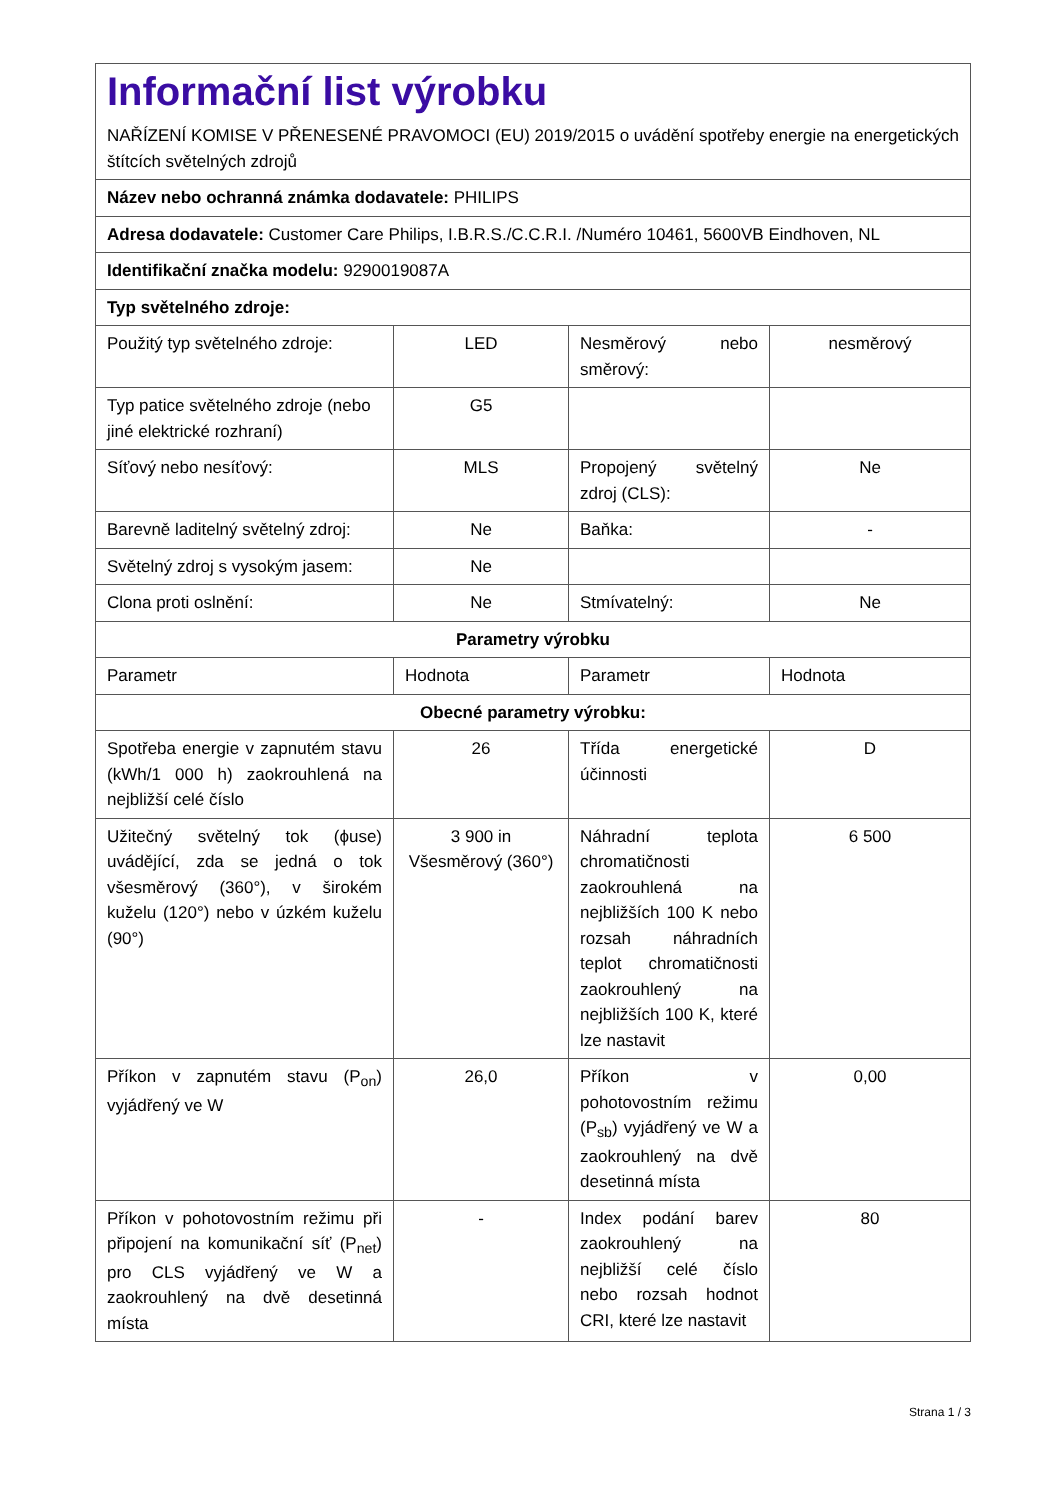| Informační list výrobku NAŘÍZENÍ KOMISE V PŘENESENÉ PRAVOMOCI (EU) 2019/2015 o uvádění spotřeby energie na energetických štítcích světelných zdrojů | | | |
| Název nebo ochranná známka dodavatele: PHILIPS | | | |
| Adresa dodavatele: Customer Care Philips, I.B.R.S./C.C.R.I. /Numéro 10461, 5600VB Eindhoven, NL | | | |
| Identifikační značka modelu: 9290019087A | | | |
| Typ světelného zdroje: | | | |
| Použitý typ světelného zdroje: | LED | Nesměrový nebo směrový: | nesměrový |
| Typ patice světelného zdroje (nebo jiné elektrické rozhraní) | G5 | | |
| Síťový nebo nesíťový: | MLS | Propojený světelný zdroj (CLS): | Ne |
| Barevně laditelný světelný zdroj: | Ne | Baňka: | - |
| Světelný zdroj s vysokým jasem: | Ne | | |
| Clona proti oslnění: | Ne | Stmívatelný: | Ne |
| Parametry výrobku | | | |
| Parametr | Hodnota | Parametr | Hodnota |
| Obecné parametry výrobku: | | | |
| Spotřeba energie v zapnutém stavu (kWh/1 000 h) zaokrouhlená na nejbližší celé číslo | 26 | Třída energetické účinnosti | D |
| Užitečný světelný tok (ϕuse) uvádějící, zda se jedná o tok všesměrový (360°), v širokém kuželu (120°) nebo v úzkém kuželu (90°) | 3 900 in Všesměrový (360°) | Náhradní teplota chromatičnosti zaokrouhlená na nejbližších 100 K nebo rozsah náhradních teplot chromatičnosti zaokrouhlený na nejbližších 100 K, které lze nastavit | 6 500 |
| Příkon v zapnutém stavu (P<sub>on</sub>) vyjádřený ve W | 26,0 | Příkon v pohotovostním režimu (P<sub>sb</sub>) vyjádřený ve W a zaokrouhlený na dvě desetinná místa | 0,00 |
| Příkon v pohotovostním režimu při připojení na komunikační síť (P<sub>net</sub>) pro CLS vyjádřený ve W a zaokrouhlený na dvě desetinná místa | - | Index podání barev zaokrouhlený na nejbližší celé číslo nebo rozsah hodnot CRI, které lze nastavit | 80 |
Strana 1 / 3